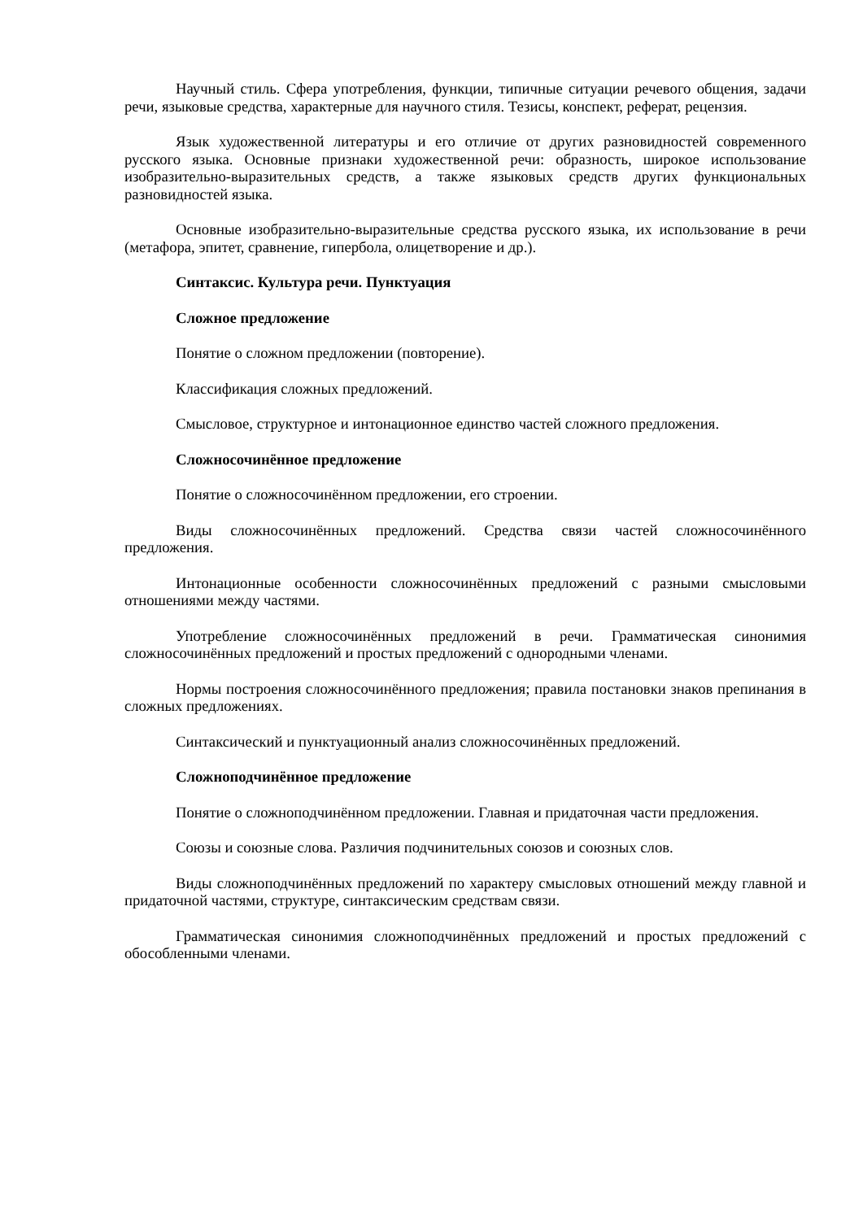Научный стиль. Сфера употребления, функции, типичные ситуации речевого общения, задачи речи, языковые средства, характерные для научного стиля. Тезисы, конспект, реферат, рецензия.
Язык художественной литературы и его отличие от других разновидностей современного русского языка. Основные признаки художественной речи: образность, широкое использование изобразительно-выразительных средств, а также языковых средств других функциональных разновидностей языка.
Основные изобразительно-выразительные средства русского языка, их использование в речи (метафора, эпитет, сравнение, гипербола, олицетворение и др.).
Синтаксис. Культура речи. Пунктуация
Сложное предложение
Понятие о сложном предложении (повторение).
Классификация сложных предложений.
Смысловое, структурное и интонационное единство частей сложного предложения.
Сложносочинённое предложение
Понятие о сложносочинённом предложении, его строении.
Виды сложносочинённых предложений. Средства связи частей сложносочинённого предложения.
Интонационные особенности сложносочинённых предложений с разными смысловыми отношениями между частями.
Употребление сложносочинённых предложений в речи. Грамматическая синонимия сложносочинённых предложений и простых предложений с однородными членами.
Нормы построения сложносочинённого предложения; правила постановки знаков препинания в сложных предложениях.
Синтаксический и пунктуационный анализ сложносочинённых предложений.
Сложноподчинённое предложение
Понятие о сложноподчинённом предложении. Главная и придаточная части предложения.
Союзы и союзные слова. Различия подчинительных союзов и союзных слов.
Виды сложноподчинённых предложений по характеру смысловых отношений между главной и придаточной частями, структуре, синтаксическим средствам связи.
Грамматическая синонимия сложноподчинённых предложений и простых предложений с обособленными членами.